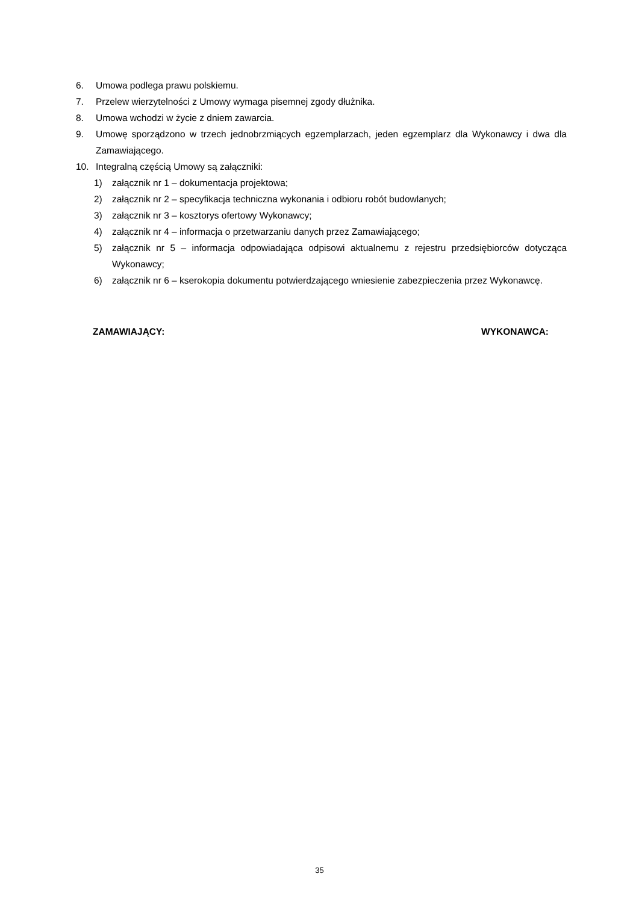6. Umowa podlega prawu polskiemu.
7. Przelew wierzytelności z Umowy wymaga pisemnej zgody dłużnika.
8. Umowa wchodzi w życie z dniem zawarcia.
9. Umowę sporządzono w trzech jednobrzmiących egzemplarzach, jeden egzemplarz dla Wykonawcy i dwa dla Zamawiającego.
10. Integralną częścią Umowy są załączniki:
1) załącznik nr 1 – dokumentacja projektowa;
2) załącznik nr 2 – specyfikacja techniczna wykonania i odbioru robót budowlanych;
3) załącznik nr 3 – kosztorys ofertowy Wykonawcy;
4) załącznik nr 4 – informacja o przetwarzaniu danych przez Zamawiającego;
5) załącznik nr 5 – informacja odpowiadająca odpisowi aktualnemu z rejestru przedsiębiorców dotycząca Wykonawcy;
6) załącznik nr 6 – kserokopia dokumentu potwierdzającego wniesienie zabezpieczenia przez Wykonawcę.
ZAMAWIAJĄCY: WYKONAWCA:
35